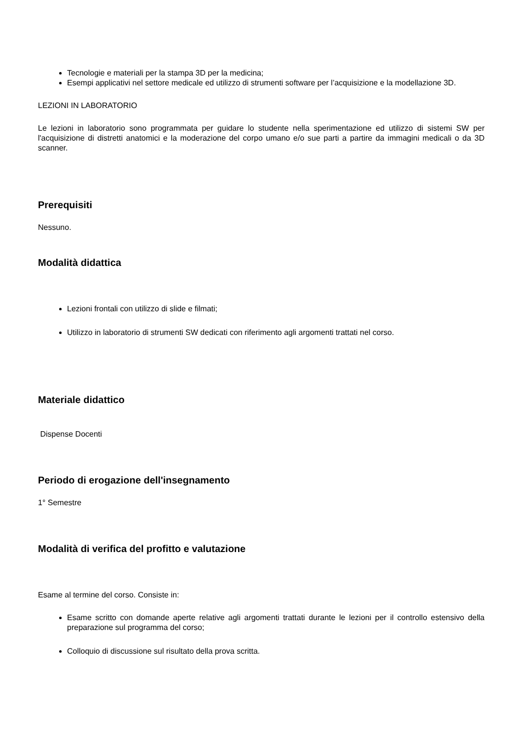Tecnologie e materiali per la stampa 3D per la medicina;
Esempi applicativi nel settore medicale ed utilizzo di strumenti software per l’acquisizione e la modellazione 3D.
LEZIONI IN LABORATORIO
Le lezioni in laboratorio sono programmata per guidare lo studente nella sperimentazione ed utilizzo di sistemi SW per l'acquisizione di distretti anatomici e la moderazione del corpo umano e/o sue parti a partire da immagini medicali o da 3D scanner.
Prerequisiti
Nessuno.
Modalità didattica
Lezioni frontali con utilizzo di slide e filmati;
Utilizzo in laboratorio di strumenti SW dedicati con riferimento agli argomenti trattati nel corso.
Materiale didattico
Dispense Docenti
Periodo di erogazione dell'insegnamento
1° Semestre
Modalità di verifica del profitto e valutazione
Esame al termine del corso. Consiste in:
Esame scritto con domande aperte relative agli argomenti trattati durante le lezioni per il controllo estensivo della preparazione sul programma del corso;
Colloquio di discussione sul risultato della prova scritta.